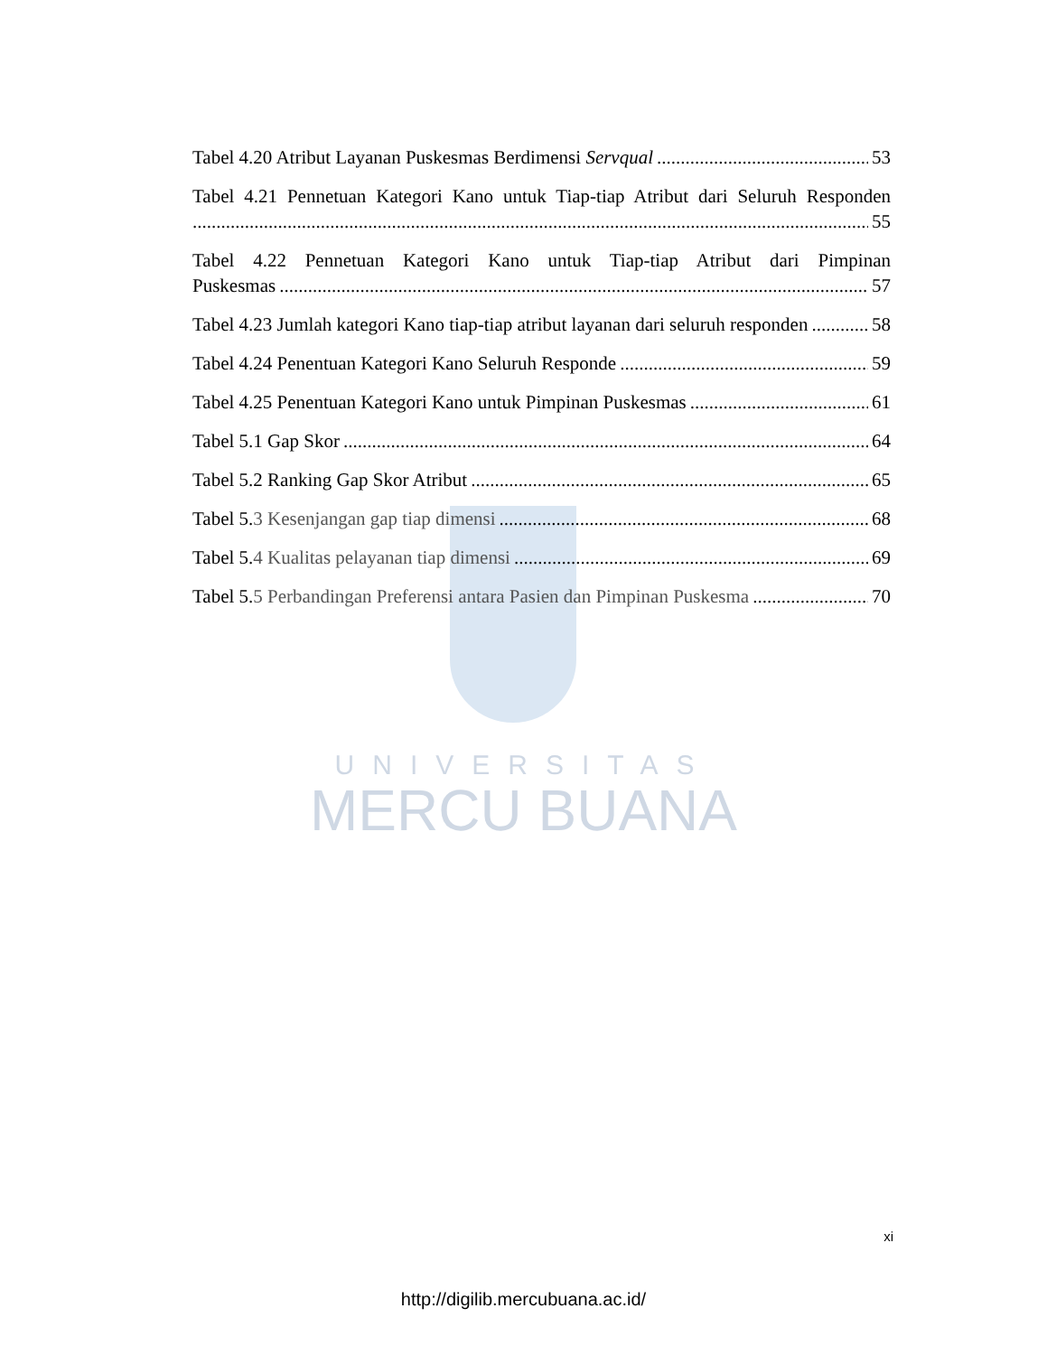UNIVERSITAS
MERCU BUANA
Tabel 4.20 Atribut Layanan Puskesmas Berdimensi Servqual 53
Tabel 4.21 Pennetuan Kategori Kano untuk Tiap-tiap Atribut dari Seluruh Responden
55
Tabel 4.22 Pennetuan Kategori Kano untuk Tiap-tiap Atribut dari Pimpinan
Puskesmas 57
Tabel 4.23 Jumlah kategori Kano tiap-tiap atribut layanan dari seluruh responden 58
Tabel 4.24 Penentuan Kategori Kano Seluruh Responde 59
Tabel 4.25 Penentuan Kategori Kano untuk Pimpinan Puskesmas 61
Tabel 5.1 Gap Skor 64
Tabel 5.2 Ranking Gap Skor Atribut 65
Tabel 5.3 Kesenjangan gap tiap dimensi 68
Tabel 5.4 Kualitas pelayanan tiap dimensi 69
Tabel 5.5 Perbandingan Preferensi antara Pasien dan Pimpinan Puskesma 70
xi
http://digilib.mercubuana.ac.id/